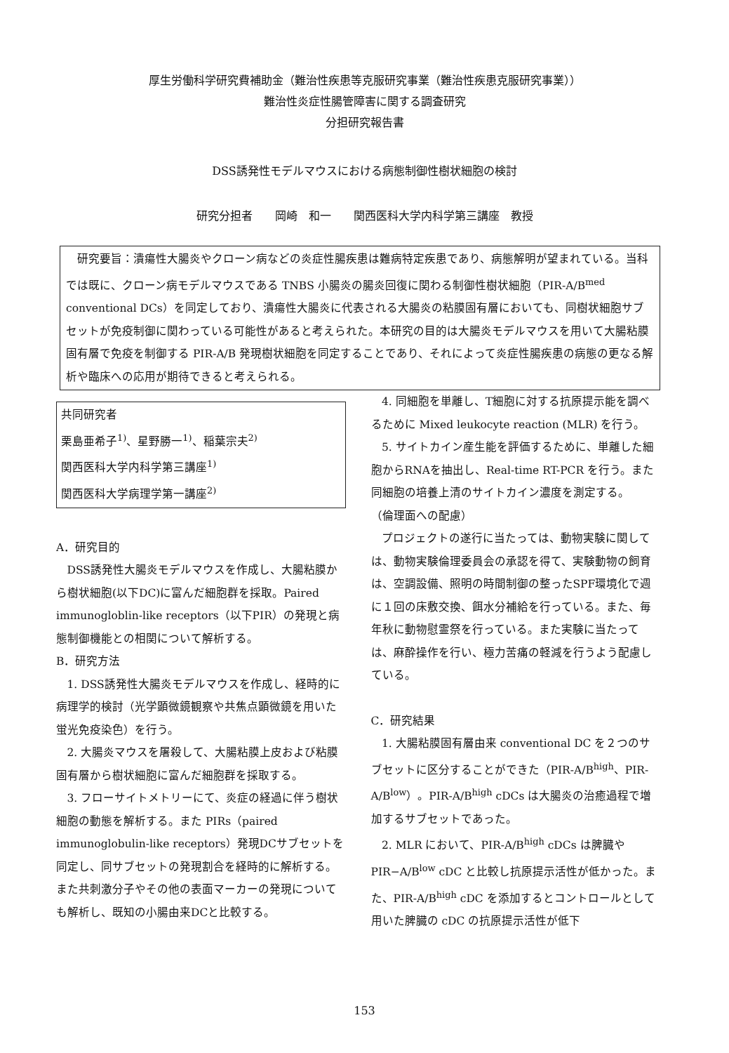厚生労働科学研究費補助金（難治性疾患等克服研究事業（難治性疾患克服研究事業））
難治性炎症性腸管障害に関する調査研究
分担研究報告書
DSS誘発性モデルマウスにおける病態制御性樹状細胞の検討
研究分担者　　岡崎　和一　　関西医科大学内科学第三講座　教授
研究要旨：潰瘍性大腸炎やクローン病などの炎症性腸疾患は難病特定疾患であり、病態解明が望まれている。当科では既に、クローン病モデルマウスである TNBS 小腸炎の腸炎回復に関わる制御性樹状細胞（PIR-A/B<sup>med</sup> conventional DCs）を同定しており、潰瘍性大腸炎に代表される大腸炎の粘膜固有層においても、同樹状細胞サブセットが免疫制御に関わっている可能性があると考えられた。本研究の目的は大腸炎モデルマウスを用いて大腸粘膜固有層で免疫を制御する PIR-A/B 発現樹状細胞を同定することであり、それによって炎症性腸疾患の病態の更なる解析や臨床への応用が期待できると考えられる。
共同研究者
栗島亜希子<sup>1)</sup>、星野勝一<sup>1)</sup>、稲葉宗夫<sup>2)</sup>
関西医科大学内科学第三講座<sup>1)</sup>
関西医科大学病理学第一講座<sup>2)</sup>
A．研究目的
DSS誘発性大腸炎モデルマウスを作成し、大腸粘膜から樹状細胞(以下DC)に富んだ細胞群を採取。Paired immunogloblin-like receptors（以下PIR）の発現と病態制御機能との相関について解析する。
B．研究方法
1. DSS誘発性大腸炎モデルマウスを作成し、経時的に病理学的検討（光学顕微鏡観察や共焦点顕微鏡を用いた蛍光免疫染色）を行う。
2. 大腸炎マウスを屠殺して、大腸粘膜上皮および粘膜固有層から樹状細胞に富んだ細胞群を採取する。
3. フローサイトメトリーにて、炎症の経過に伴う樹状細胞の動態を解析する。また PIRs（paired immunoglobulin-like receptors）発現DCサブセットを同定し、同サブセットの発現割合を経時的に解析する。また共刺激分子やその他の表面マーカーの発現についても解析し、既知の小腸由来DCと比較する。
4. 同細胞を単離し、T細胞に対する抗原提示能を調べるために Mixed leukocyte reaction (MLR) を行う。
5. サイトカイン産生能を評価するために、単離した細胞からRNAを抽出し、Real-time RT-PCR を行う。また同細胞の培養上清のサイトカイン濃度を測定する。
（倫理面への配慮）
プロジェクトの遂行に当たっては、動物実験に関しては、動物実験倫理委員会の承認を得て、実験動物の飼育は、空調設備、照明の時間制御の整ったSPF環境化で週に１回の床敷交換、餌水分補給を行っている。また、毎年秋に動物慰霊祭を行っている。また実験に当たっては、麻酔操作を行い、極力苦痛の軽減を行うよう配慮している。
C．研究結果
1. 大腸粘膜固有層由来 conventional DC を２つのサブセットに区分することができた（PIR-A/B<sup>high</sup>、PIR-A/B<sup>low</sup>）。PIR-A/B<sup>high</sup> cDCs は大腸炎の治癒過程で増加するサブセットであった。
2. MLR において、PIR-A/B<sup>high</sup> cDCs は脾臓や PIR−A/B<sup>low</sup> cDC と比較し抗原提示活性が低かった。また、PIR-A/B<sup>high</sup> cDC を添加するとコントロールとして用いた脾臓の cDC の抗原提示活性が低下
153